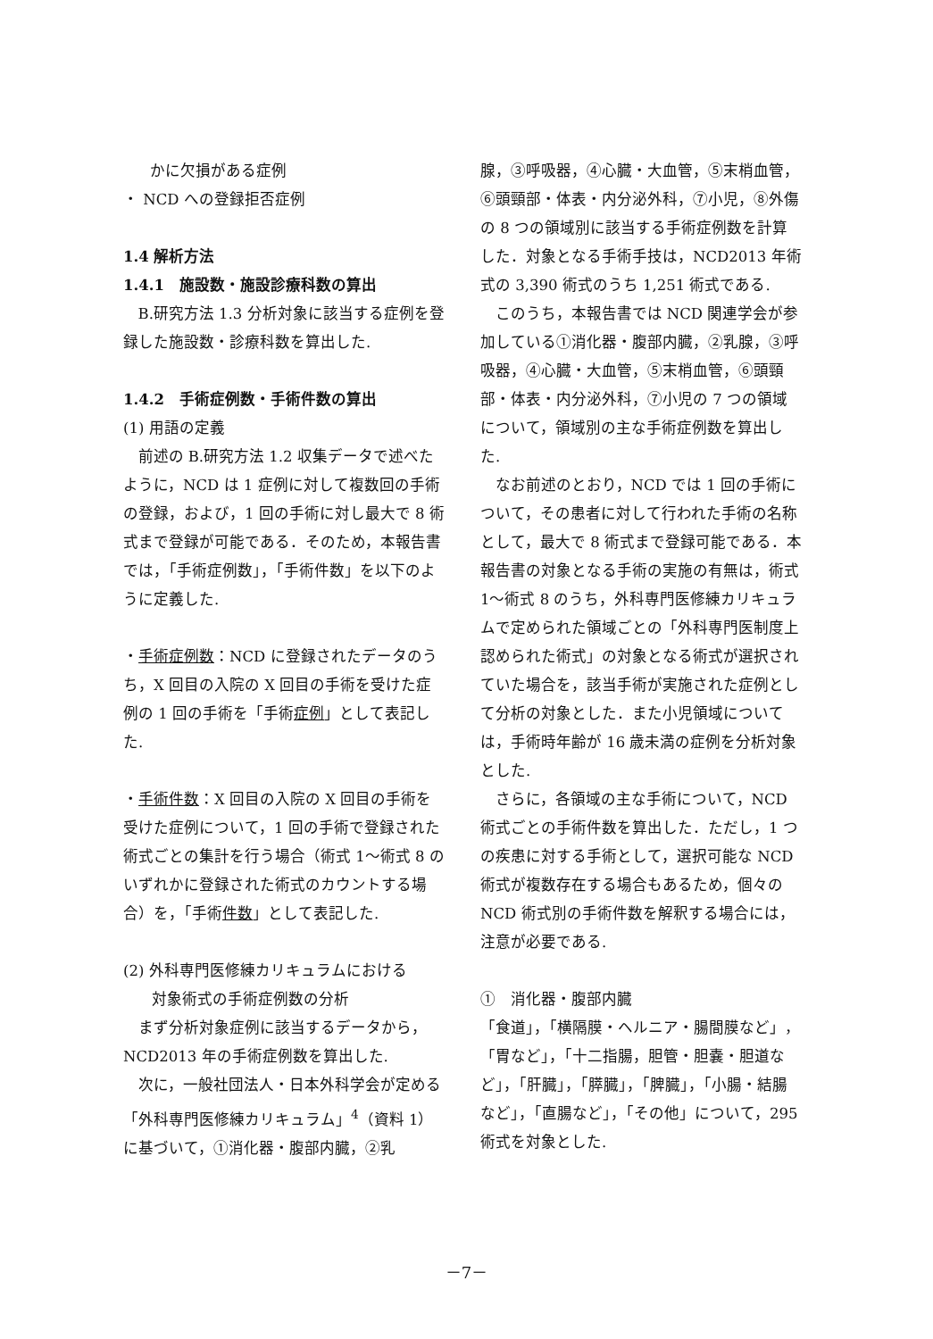かに欠損がある症例
・ NCD への登録拒否症例
1.4 解析方法
1.4.1　施設数・施設診療科数の算出
B.研究方法 1.3 分析対象に該当する症例を登録した施設数・診療科数を算出した.
1.4.2　手術症例数・手術件数の算出
(1) 用語の定義
前述の B.研究方法 1.2 収集データで述べたように，NCD は 1 症例に対して複数回の手術の登録，および，1 回の手術に対し最大で 8 術式まで登録が可能である．そのため，本報告書では，「手術症例数」，「手術件数」を以下のように定義した.
・手術症例数：NCD に登録されたデータのうち，X 回目の入院の X 回目の手術を受けた症例の 1 回の手術を「手術症例」として表記した.
・手術件数：X 回目の入院の X 回目の手術を受けた症例について，1 回の手術で登録された術式ごとの集計を行う場合（術式 1～術式 8 のいずれかに登録された術式のカウントする場合）を，「手術件数」として表記した.
(2) 外科専門医修練カリキュラムにおける
対象術式の手術症例数の分析
まず分析対象症例に該当するデータから，NCD2013 年の手術症例数を算出した.
次に，一般社団法人・日本外科学会が定める「外科専門医修練カリキュラム」<sup>4</sup>（資料 1）に基づいて，①消化器・腹部内臓，②乳
腺，③呼吸器，④心臓・大血管，⑤末梢血管，⑥頭頸部・体表・内分泌外科，⑦小児，⑧外傷の 8 つの領域別に該当する手術症例数を計算した．対象となる手術手技は，NCD2013 年術式の 3,390 術式のうち 1,251 術式である.
このうち，本報告書では NCD 関連学会が参加している①消化器・腹部内臓，②乳腺，③呼吸器，④心臓・大血管，⑤末梢血管，⑥頭頸部・体表・内分泌外科，⑦小児の 7 つの領域について，領域別の主な手術症例数を算出した.
なお前述のとおり，NCD では 1 回の手術について，その患者に対して行われた手術の名称として，最大で 8 術式まで登録可能である．本報告書の対象となる手術の実施の有無は，術式 1～術式 8 のうち，外科専門医修練カリキュラムで定められた領域ごとの「外科専門医制度上認められた術式」の対象となる術式が選択されていた場合を，該当手術が実施された症例として分析の対象とした．また小児領域については，手術時年齢が 16 歳未満の症例を分析対象とした.
さらに，各領域の主な手術について，NCD 術式ごとの手術件数を算出した．ただし，1 つの疾患に対する手術として，選択可能な NCD 術式が複数存在する場合もあるため，個々の NCD 術式別の手術件数を解釈する場合には，注意が必要である.
①　消化器・腹部内臓
「食道」，「横隔膜・ヘルニア・腸間膜など」，「胃など」，「十二指腸，胆管・胆嚢・胆道など」，「肝臓」，「膵臓」，「脾臓」，「小腸・結腸など」，「直腸など」，「その他」について，295 術式を対象とした.
－7－